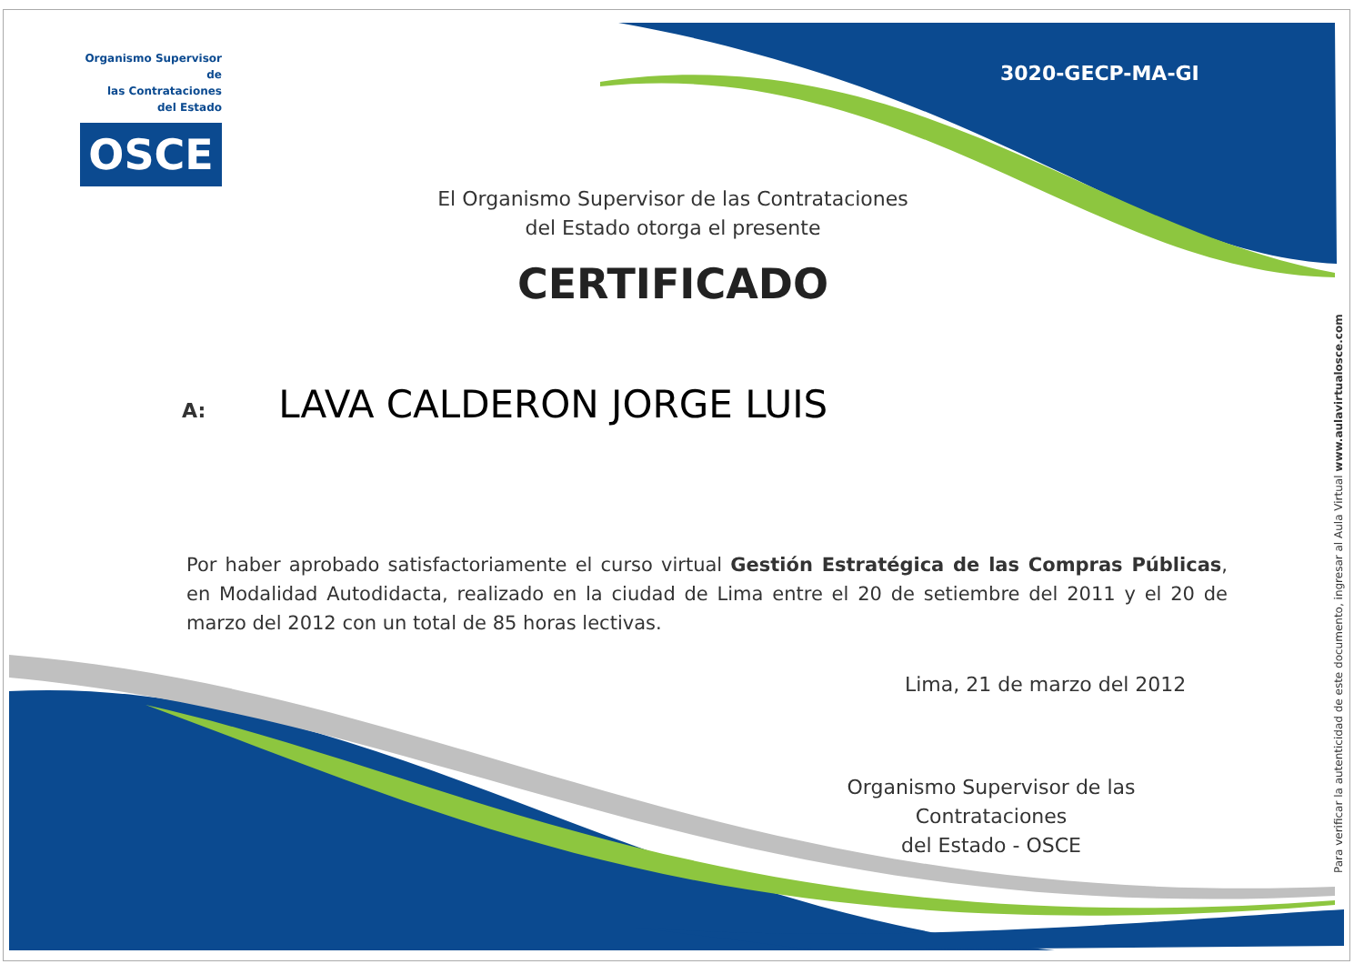Organismo Supervisor de
las Contrataciones
del Estado
OSCE
3020-GECP-MA-GI
El Organismo Supervisor de las Contrataciones
del Estado otorga el presente
CERTIFICADO
A: LAVA CALDERON JORGE LUIS
Por haber aprobado satisfactoriamente el curso virtual Gestión Estratégica de las Compras Públicas, en Modalidad Autodidacta, realizado en la ciudad de Lima entre el 20 de setiembre del 2011 y el 20 de marzo del 2012 con un total de 85 horas lectivas.
Lima, 21 de marzo del 2012
Organismo Supervisor de las Contrataciones
del Estado - OSCE
Para verificar la autenticidad de este documento, ingresar al Aula Virtual www.aulavirtualosce.com